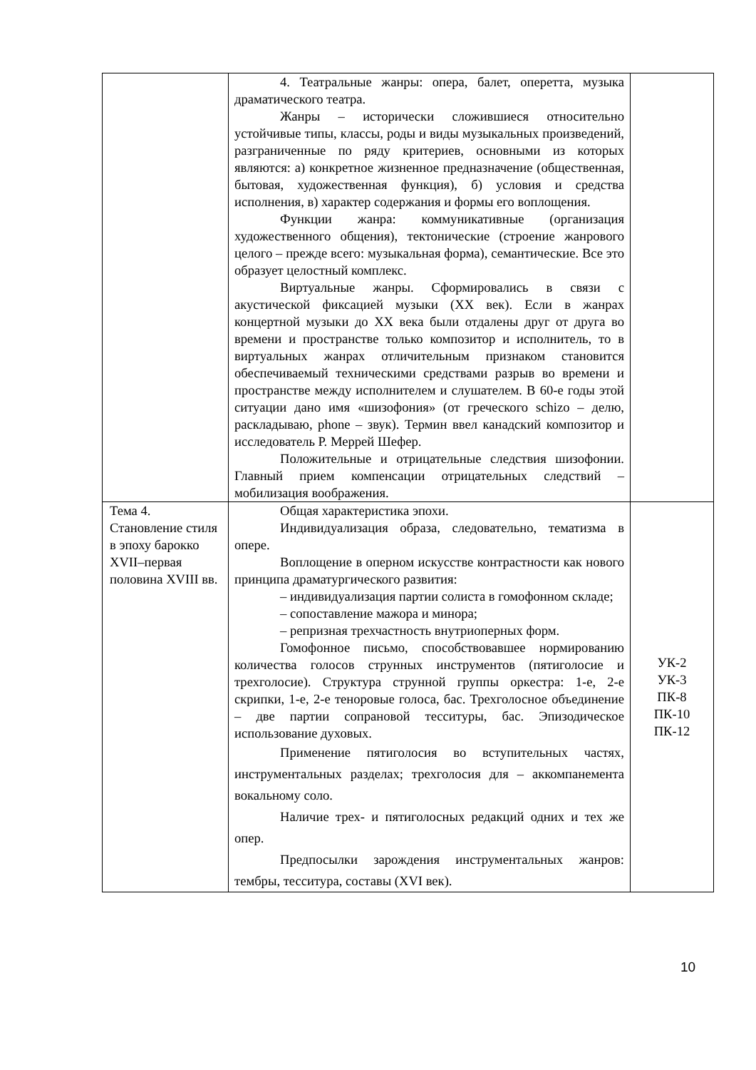| | 4. Театральные жанры: опера, балет, оперетта, музыка драматического театра. Жанры – исторически сложившиеся относительно устойчивые типы, классы, роды и виды музыкальных произведений, разграниченные по ряду критериев, основными из которых являются: а) конкретное жизненное предназначение (общественная, бытовая, художественная функция), б) условия и средства исполнения, в) характер содержания и формы его воплощения. Функции жанра: коммуникативные (организация художественного общения), тектонические (строение жанрового целого – прежде всего: музыкальная форма), семантические. Все это образует целостный комплекс. Виртуальные жанры. Сформировались в связи с акустической фиксацией музыки (XX век). Если в жанрах концертной музыки до XX века были отдалены друг от друга во времени и пространстве только композитор и исполнитель, то в виртуальных жанрах отличительным признаком становится обеспечиваемый техническими средствами разрыв во времени и пространстве между исполнителем и слушателем. В 60-е годы этой ситуации дано имя «шизофония» (от греческого schizo – делю, раскладываю, phone – звук). Термин ввел канадский композитор и исследователь Р. Меррей Шефер. Положительные и отрицательные следствия шизофонии. Главный прием компенсации отрицательных следствий – мобилизация воображения. | |
| Тема 4. Становление стиля в эпоху барокко XVII–первая половина XVIII вв. | Общая характеристика эпохи. Индивидуализация образа, следовательно, тематизма в опере. Воплощение в оперном искусстве контрастности как нового принципа драматургического развития: – индивидуализация партии солиста в гомофонном складе; – сопоставление мажора и минора; – репризная трехчастность внутриоперных форм. Гомофонное письмо, способствовавшее нормированию количества голосов струнных инструментов (пятиголосие и трехголосие). Структура струнной группы оркестра: 1-е, 2-е скрипки, 1-е, 2-е теноровые голоса, бас. Трехголосное объединение – две партии сопрановой тесситуры, бас. Эпизодическое использование духовых. Применение пятиголосия во вступительных частях, инструментальных разделах; трехголосия для – аккомпанемента вокальному соло. Наличие трех- и пятиголосных редакций одних и тех же опер. Предпосылки зарождения инструментальных жанров: тембры, тесситура, составы (XVI век). | УК-2 УК-3 ПК-8 ПК-10 ПК-12 |
10